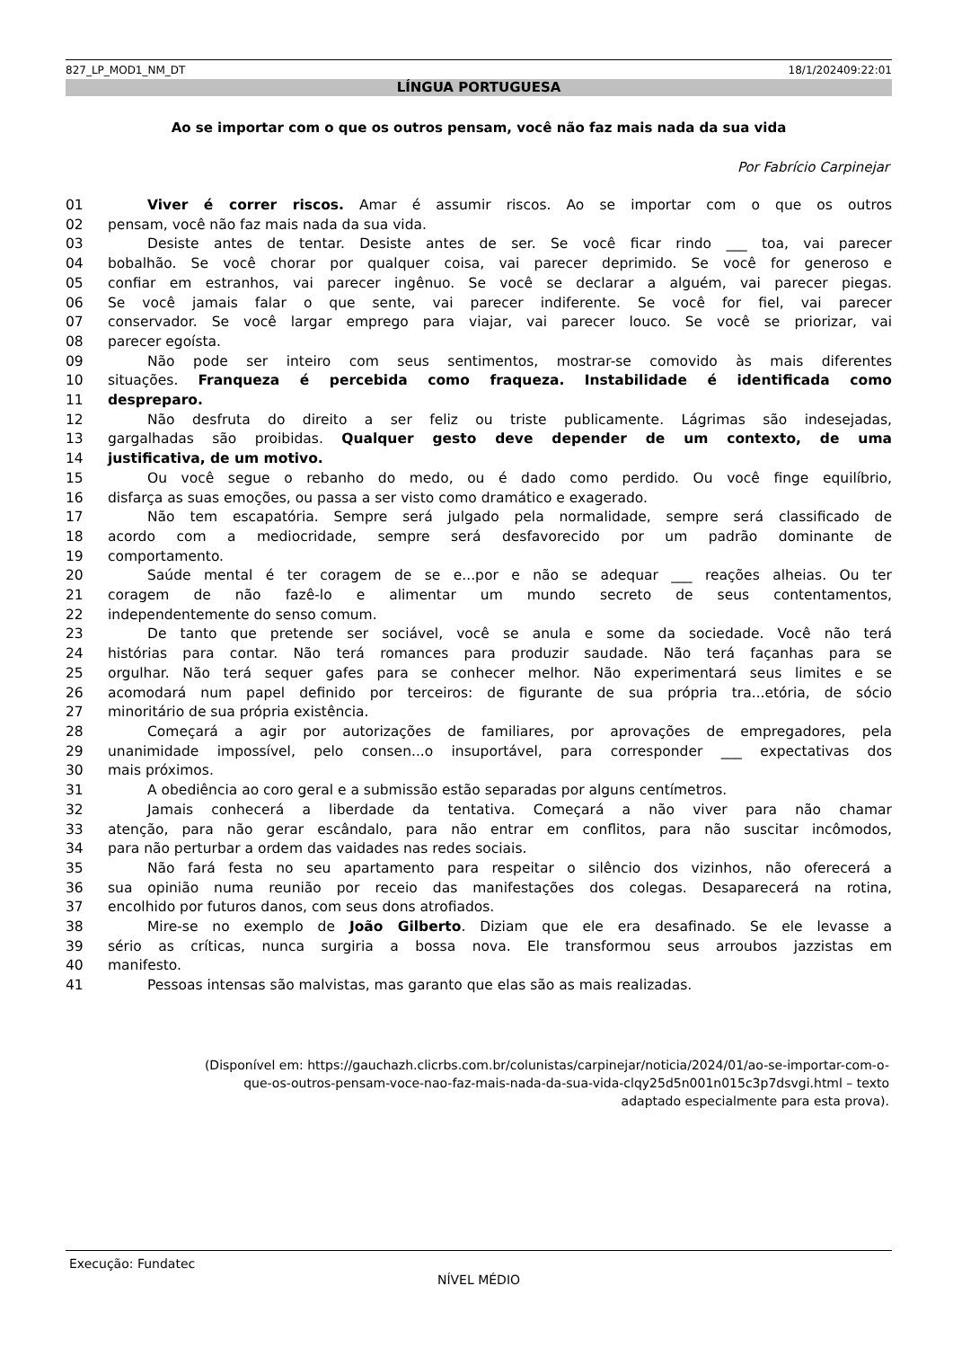827_LP_MOD1_NM_DT 18/1/202409:22:01
LÍNGUA PORTUGUESA
Ao se importar com o que os outros pensam, você não faz mais nada da sua vida
Por Fabrício Carpinejar
01 Viver é correr riscos. Amar é assumir riscos. Ao se importar com o que os outros
02 pensam, você não faz mais nada da sua vida.
03 Desiste antes de tentar. Desiste antes de ser. Se você ficar rindo ___ toa, vai parecer
04 bobalhão. Se você chorar por qualquer coisa, vai parecer deprimido. Se você for generoso e
05 confiar em estranhos, vai parecer ingênuo. Se você se declarar a alguém, vai parecer piegas.
06 Se você jamais falar o que sente, vai parecer indiferente. Se você for fiel, vai parecer
07 conservador. Se você largar emprego para viajar, vai parecer louco. Se você se priorizar, vai
08 parecer egoísta.
09 Não pode ser inteiro com seus sentimentos, mostrar-se comovido às mais diferentes
10 situações. Franqueza é percebida como fraqueza. Instabilidade é identificada como
11 despreparo.
12 Não desfruta do direito a ser feliz ou triste publicamente. Lágrimas são indesejadas,
13 gargalhadas são proibidas. Qualquer gesto deve depender de um contexto, de uma
14 justificativa, de um motivo.
15 Ou você segue o rebanho do medo, ou é dado como perdido. Ou você finge equilíbrio,
16 disfarça as suas emoções, ou passa a ser visto como dramático e exagerado.
17 Não tem escapatória. Sempre será julgado pela normalidade, sempre será classificado de
18 acordo com a mediocridade, sempre será desfavorecido por um padrão dominante de
19 comportamento.
20 Saúde mental é ter coragem de se e...por e não se adequar ___ reações alheias. Ou ter
21 coragem de não fazê-lo e alimentar um mundo secreto de seus contentamentos,
22 independentemente do senso comum.
23 De tanto que pretende ser sociável, você se anula e some da sociedade. Você não terá
24 histórias para contar. Não terá romances para produzir saudade. Não terá façanhas para se
25 orgulhar. Não terá sequer gafes para se conhecer melhor. Não experimentará seus limites e se
26 acomodará num papel definido por terceiros: de figurante de sua própria tra...etória, de sócio
27 minoritário de sua própria existência.
28 Começará a agir por autorizações de familiares, por aprovações de empregadores, pela
29 unanimidade impossível, pelo consen...o insuportável, para corresponder ___ expectativas dos
30 mais próximos.
31 A obediência ao coro geral e a submissão estão separadas por alguns centímetros.
32 Jamais conhecerá a liberdade da tentativa. Começará a não viver para não chamar
33 atenção, para não gerar escândalo, para não entrar em conflitos, para não suscitar incômodos,
34 para não perturbar a ordem das vaidades nas redes sociais.
35 Não fará festa no seu apartamento para respeitar o silêncio dos vizinhos, não oferecerá a
36 sua opinião numa reunião por receio das manifestações dos colegas. Desaparecerá na rotina,
37 encolhido por futuros danos, com seus dons atrofiados.
38 Mire-se no exemplo de João Gilberto. Diziam que ele era desafinado. Se ele levasse a
39 sério as críticas, nunca surgiria a bossa nova. Ele transformou seus arroubos jazzistas em
40 manifesto.
41 Pessoas intensas são malvistas, mas garanto que elas são as mais realizadas.
(Disponível em: https://gauchazh.clicrbs.com.br/colunistas/carpinejar/noticia/2024/01/ao-se-importar-com-o-
que-os-outros-pensam-voce-nao-faz-mais-nada-da-sua-vida-clqy25d5n001n015c3p7dsvgi.html – texto
adaptado especialmente para esta prova).
Execução: Fundatec
NÍVEL MÉDIO